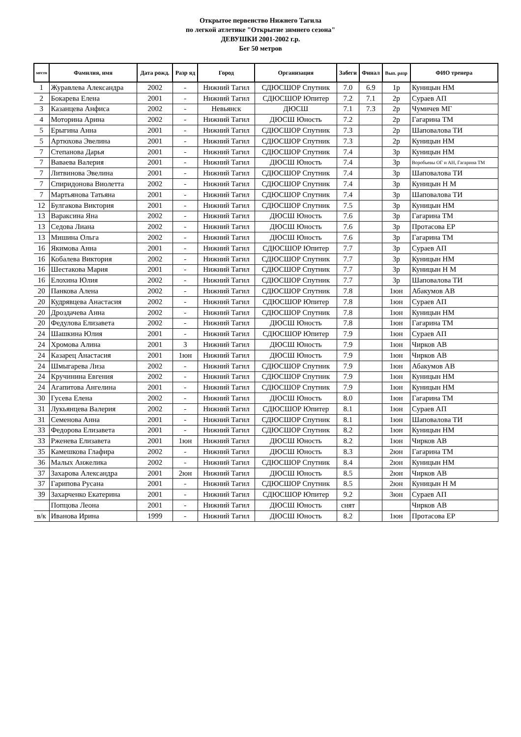Открытое первенство Нижнего Тагила
по легкой атлетике "Открытие зимнего сезона"
ДЕВУШКИ 2001-2002 г.р.
Бег 50 метров
| место | Фамилия, имя | Дата рожд. | Разр яд | Город | Организация | Забеги | Финал | Вып. разр | ФИО тренера |
| --- | --- | --- | --- | --- | --- | --- | --- | --- | --- |
| 1 | Журавлева Александра | 2002 | - | Нижний Тагил | СДЮСШОР Спутник | 7.0 | 6.9 | 1р | Куницын НМ |
| 2 | Бокарева Елена | 2001 | - | Нижний Тагил | СДЮСШОР Юпитер | 7.2 | 7.1 | 2р | Сураев АП |
| 3 | Казанцева Анфиса | 2002 | - | Невьянск | ДЮСШ | 7.1 | 7.3 | 2р | Чумичев МГ |
| 4 | Моторина Арина | 2002 | - | Нижний Тагил | ДЮСШ Юность | 7.2 | | 2р | Гагарина ТМ |
| 5 | Ерыгина Анна | 2001 | - | Нижний Тагил | СДЮСШОР Спутник | 7.3 | | 2р | Шаповалова ТИ |
| 5 | Артюхова Эвелина | 2001 | - | Нижний Тагил | СДЮСШОР Спутник | 7.3 | | 2р | Куницын НМ |
| 7 | Степанова Дарья | 2001 | - | Нижний Тагил | СДЮСШОР Спутник | 7.4 | | 3р | Куницын НМ |
| 7 | Ваваева Валерия | 2001 | - | Нижний Тагил | ДЮСШ Юность | 7.4 | | 3р | Воробьевы ОГ и АН, Гагарина ТМ |
| 7 | Литвинова Эвелина | 2001 | - | Нижний Тагил | СДЮСШОР Спутник | 7.4 | | 3р | Шаповалова ТИ |
| 7 | Спиридонова Виолетта | 2002 | - | Нижний Тагил | СДЮСШОР Спутник | 7.4 | | 3р | Куницын Н М |
| 7 | Мартьянова Татьяна | 2001 | - | Нижний Тагил | СДЮСШОР Спутник | 7.4 | | 3р | Шаповалова ТИ |
| 12 | Булгакова Виктория | 2001 | - | Нижний Тагил | СДЮСШОР Спутник | 7.5 | | 3р | Куницын НМ |
| 13 | Вараксина Яна | 2002 | - | Нижний Тагил | ДЮСШ Юность | 7.6 | | 3р | Гагарина ТМ |
| 13 | Седова Лиана | 2002 | - | Нижний Тагил | ДЮСШ Юность | 7.6 | | 3р | Протасова ЕР |
| 13 | Мишина Ольга | 2002 | - | Нижний Тагил | ДЮСШ Юность | 7.6 | | 3р | Гагарина ТМ |
| 16 | Якимова Анна | 2001 | - | Нижний Тагил | СДЮСШОР Юпитер | 7.7 | | 3р | Сураев АП |
| 16 | Кобалева Виктория | 2002 | - | Нижний Тагил | СДЮСШОР Спутник | 7.7 | | 3р | Куницын НМ |
| 16 | Шестакова Мария | 2001 | - | Нижний Тагил | СДЮСШОР Спутник | 7.7 | | 3р | Куницын Н М |
| 16 | Елохина Юлия | 2002 | - | Нижний Тагил | СДЮСШОР Спутник | 7.7 | | 3р | Шаповалова ТИ |
| 20 | Панкова Алена | 2002 | - | Нижний Тагил | СДЮСШОР Спутник | 7.8 | | 1юн | Абакумов АВ |
| 20 | Кудрявцева Анастасия | 2002 | - | Нижний Тагил | СДЮСШОР Юпитер | 7.8 | | 1юн | Сураев АП |
| 20 | Дроздачева Анна | 2002 | - | Нижний Тагил | СДЮСШОР Спутник | 7.8 | | 1юн | Куницын НМ |
| 20 | Федулова Елизавета | 2002 | - | Нижний Тагил | ДЮСШ Юность | 7.8 | | 1юн | Гагарина ТМ |
| 24 | Шашкина Юлия | 2001 | - | Нижний Тагил | СДЮСШОР Юпитер | 7.9 | | 1юн | Сураев АП |
| 24 | Хромова Алина | 2001 | 3 | Нижний Тагил | ДЮСШ Юность | 7.9 | | 1юн | Чирков АВ |
| 24 | Казарец Анастасия | 2001 | 1юн | Нижний Тагил | ДЮСШ Юность | 7.9 | | 1юн | Чирков АВ |
| 24 | Шмыгарева Лиза | 2002 | - | Нижний Тагил | СДЮСШОР Спутник | 7.9 | | 1юн | Абакумов АВ |
| 24 | Кручинина Евгения | 2002 | - | Нижний Тагил | СДЮСШОР Спутник | 7.9 | | 1юн | Куницын НМ |
| 24 | Агапитова Ангелина | 2001 | - | Нижний Тагил | СДЮСШОР Спутник | 7.9 | | 1юн | Куницын НМ |
| 30 | Гусева Елена | 2002 | - | Нижний Тагил | ДЮСШ Юность | 8.0 | | 1юн | Гагарина ТМ |
| 31 | Лукьянцева Валерия | 2002 | - | Нижний Тагил | СДЮСШОР Юпитер | 8.1 | | 1юн | Сураев АП |
| 31 | Семенова Анна | 2001 | - | Нижний Тагил | СДЮСШОР Спутник | 8.1 | | 1юн | Шаповалова ТИ |
| 33 | Федорова Елизавета | 2001 | - | Нижний Тагил | СДЮСШОР Спутник | 8.2 | | 1юн | Куницын НМ |
| 33 | Рженева Елизавета | 2001 | 1юн | Нижний Тагил | ДЮСШ Юность | 8.2 | | 1юн | Чирков АВ |
| 35 | Камешкова Глафира | 2002 | - | Нижний Тагил | ДЮСШ Юность | 8.3 | | 2юн | Гагарина ТМ |
| 36 | Малых Анжелика | 2002 | - | Нижний Тагил | СДЮСШОР Спутник | 8.4 | | 2юн | Куницын НМ |
| 37 | Захарова Александра | 2001 | 2юн | Нижний Тагил | ДЮСШ Юность | 8.5 | | 2юн | Чирков АВ |
| 37 | Гарипова Русана | 2001 | - | Нижний Тагил | СДЮСШОР Спутник | 8.5 | | 2юн | Куницын Н М |
| 39 | Захарченко Екатерина | 2001 | - | Нижний Тагил | СДЮСШОР Юпитер | 9.2 | | 3юн | Сураев АП |
| | Попцова Леона | 2001 | - | Нижний Тагил | ДЮСШ Юность | снят | | | Чирков АВ |
| в/к | Иванова Ирина | 1999 | - | Нижний Тагил | ДЮСШ Юность | 8.2 | | 1юн | Протасова ЕР |